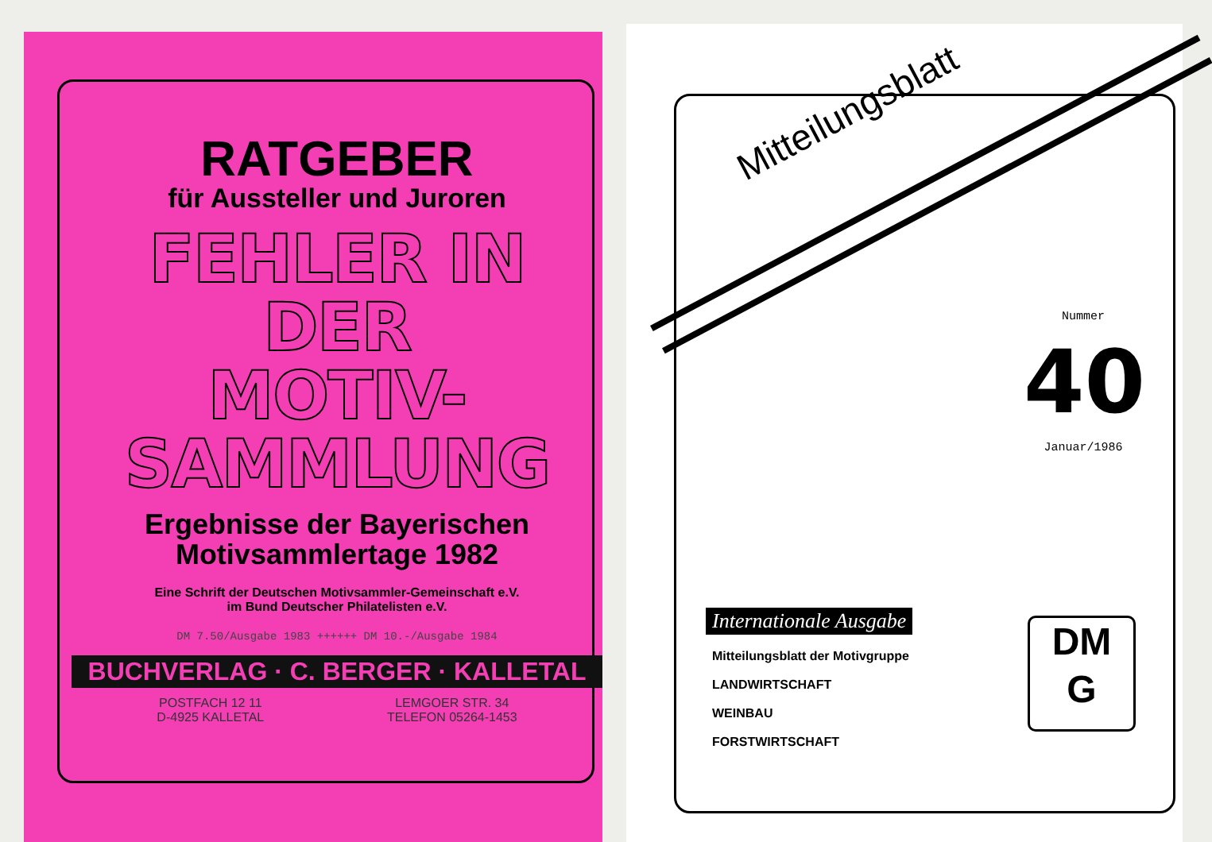RATGEBER
für Aussteller und Juroren
FEHLER IN DER
MOTIV-
SAMMLUNG
Ergebnisse der Bayerischen
Motivsammlertage 1982
Eine Schrift der Deutschen Motivsammler-Gemeinschaft e.V.
im Bund Deutscher Philatelisten e.V.
DM 7.50/Ausgabe 1983 ++++++ DM 10.-/Ausgabe 1984
BUCHVERLAG · C. BERGER · KALLETAL
POSTFACH 12 11
D-4925 KALLETAL
LEMGOER STR. 34
TELEFON 05264-1453
Mitteilungsblatt
Nummer
40
Januar/1986
Internationale Ausgabe
Mitteilungsblatt der Motivgruppe
LANDWIRTSCHAFT
WEINBAU
FORSTWIRTSCHAFT
DM
G